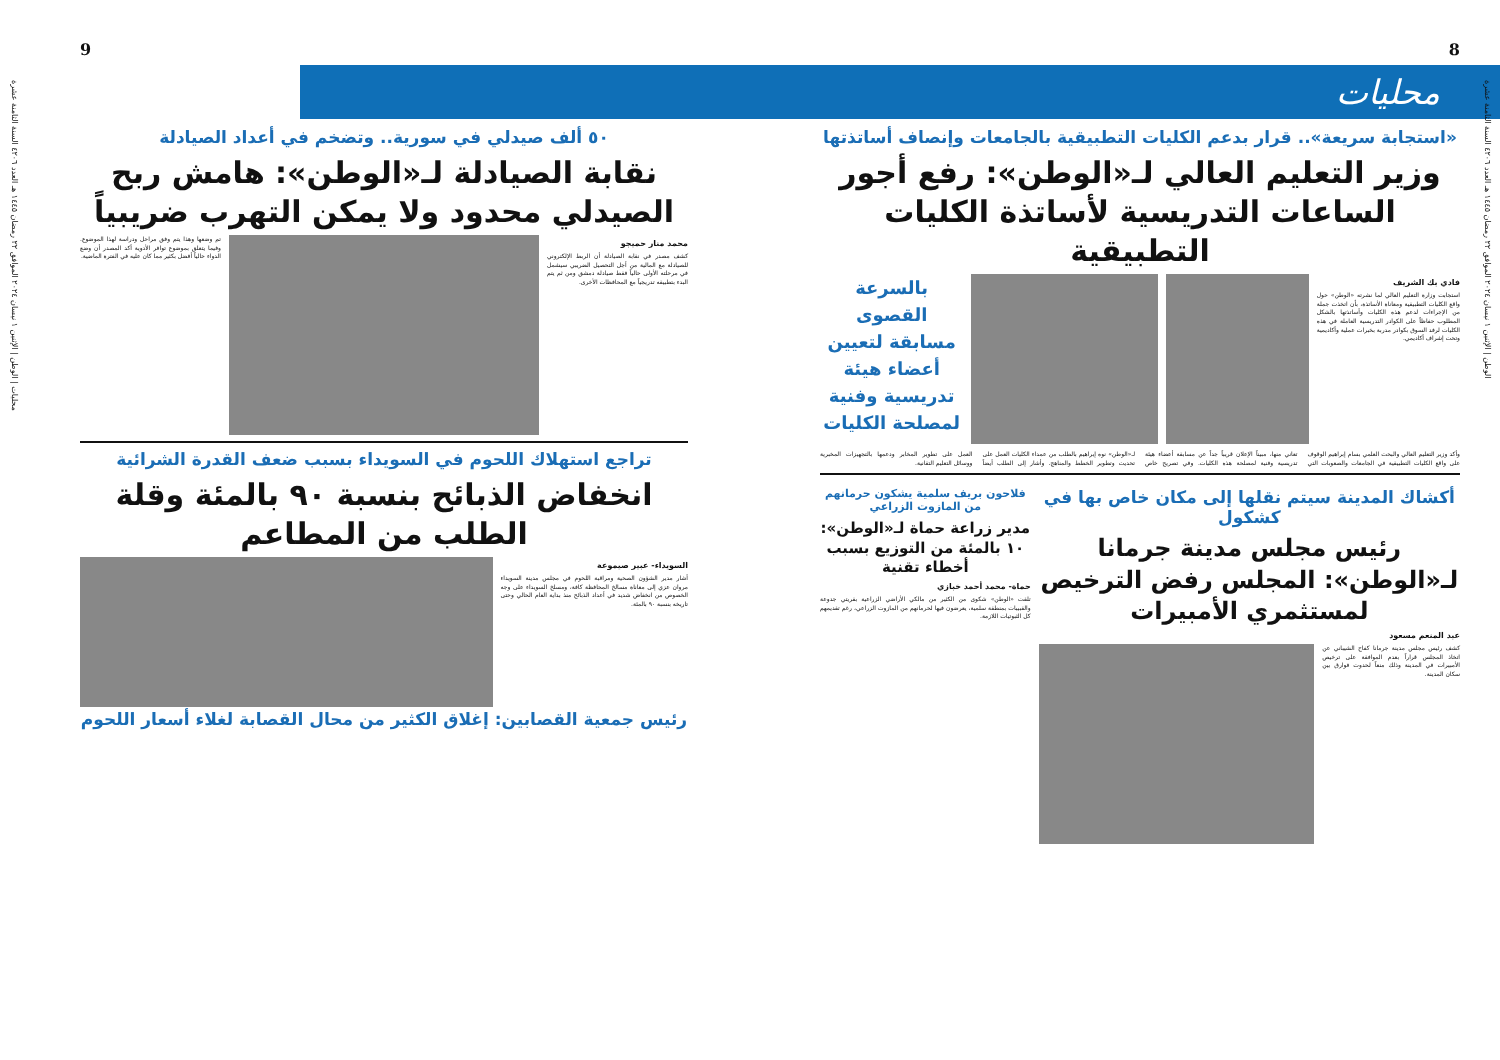8
محليات
«استجابة سريعة».. قرار بدعم الكليات التطبيقية بالجامعات وإنصاف أساتذتها
وزير التعليم العالي لـ«الوطن»: رفع أجور الساعات التدريسية لأساتذة الكليات التطبيقية
فادي بك الشريف
استجابت وزارة التعليم العالي لما نشرته «الوطن» حول واقع الكليات التطبيقية ومعاناة الأساتذة، بأن اتخذت جملة من الإجراءات لدعم هذه الكليات وأساتذتها بالشكل المطلوب حفاظاً على الكوادر التدريسية العاملة في هذه الكليات لرفد السوق بكوادر مدربة بخبرات عملية وأكاديمية وتحت إشراف أكاديمي.
بالسرعة القصوى مسابقة لتعيين أعضاء هيئة تدريسية وفنية لمصلحة الكليات
وأكد وزير التعليم العالي والبحث العلمي بسام إبراهيم الوقوف على واقع الكليات التطبيقية في الجامعات والصعوبات التي تعاني منها، مبيناً الإعلان قريباً جداً عن مسابقة أعضاء هيئة تدريسية وفنية لمصلحة هذه الكليات. وفي تصريح خاص لـ«الوطن» نوه إبراهيم بالطلب من عمداء الكليات العمل على تحديث وتطوير الخطط والمناهج. وأشار إلى الطلب أيضاً العمل على تطوير المخابر ودعمها بالتجهيزات المخبرية ووسائل التعليم التقانية.
أكشاك المدينة سيتم نقلها إلى مكان خاص بها في كشكول
رئيس مجلس مدينة جرمانا لـ«الوطن»: المجلس رفض الترخيص لمستثمري الأمبيرات
عبد المنعم مسعود
كشف رئيس مجلس مدينة جرمانا كفاح الشيباني عن اتخاذ المجلس قراراً بعدم الموافقة على ترخيص الأمبيرات في المدينة وذلك منعاً لحدوث فوارق بين سكان المدينة.
فلاحون بريف سلمية يشكون حرمانهم من المازوت الزراعي
مدير زراعة حماة لـ«الوطن»: ١٠ بالمئة من التوزيع بسبب أخطاء تقنية
حماة- محمد أحمد خبازي
تلقت «الوطن» شكوى من الكثير من مالكي الأراضي الزراعية بقريتي جدوعة والقبيبات بمنطقة سلمية، يعرضون فيها لحرمانهم من المازوت الزراعي، رغم تقديمهم كل الثبوتيات اللازمة.
الوطن | الإثنين ١ نيسان ٢٠٢٤ الموافق ٢٢ رمضان ١٤٤٥ هـ العدد ٤٢٠٦ السنة الثامنة عشرة
9
٥٠ ألف صيدلي في سورية.. وتضخم في أعداد الصيادلة
نقابة الصيادلة لـ«الوطن»: هامش ربح الصيدلي محدود ولا يمكن التهرب ضريبياً
محمد منار حميجو
كشف مصدر في نقابة الصيادلة أن الربط الإلكتروني للصيادلة مع المالية من أجل التحصيل الضريبي سيشمل في مرحلته الأولى حالياً فقط صيادلة دمشق ومن ثم يتم البدء بتطبيقه تدريجياً مع المحافظات الأخرى.
تم وضعها وهذا يتم وفق مراحل ودراسة لهذا الموضوع. وفيما يتعلق بموضوع توافر الأدوية أكد المصدر أن وضع الدواء حالياً أفضل بكثير مما كان عليه في الفترة الماضية.
تراجع استهلاك اللحوم في السويداء بسبب ضعف القدرة الشرائية
انخفاض الذبائح بنسبة ٩٠ بالمئة وقلة الطلب من المطاعم
السويداء- عبير صيموعة
أشار مدير الشؤون الصحية ومراقبة اللحوم في مجلس مدينة السويداء مروان عزي إلى معاناة مسالخ المحافظة كافة، ومسلخ السويداء على وجه الخصوص من انخفاض شديد في أعداد الذبائح منذ بداية العام الحالي وحتى تاريخه بنسبة ٩٠ بالمئة.
رئيس جمعية القصابين: إغلاق الكثير من محال القصابة لغلاء أسعار اللحوم
محليات | الوطن | الإثنين ١ نيسان ٢٠٢٤ الموافق ٢٢ رمضان ١٤٤٥ هـ العدد ٤٢٠٦ السنة الثامنة عشرة